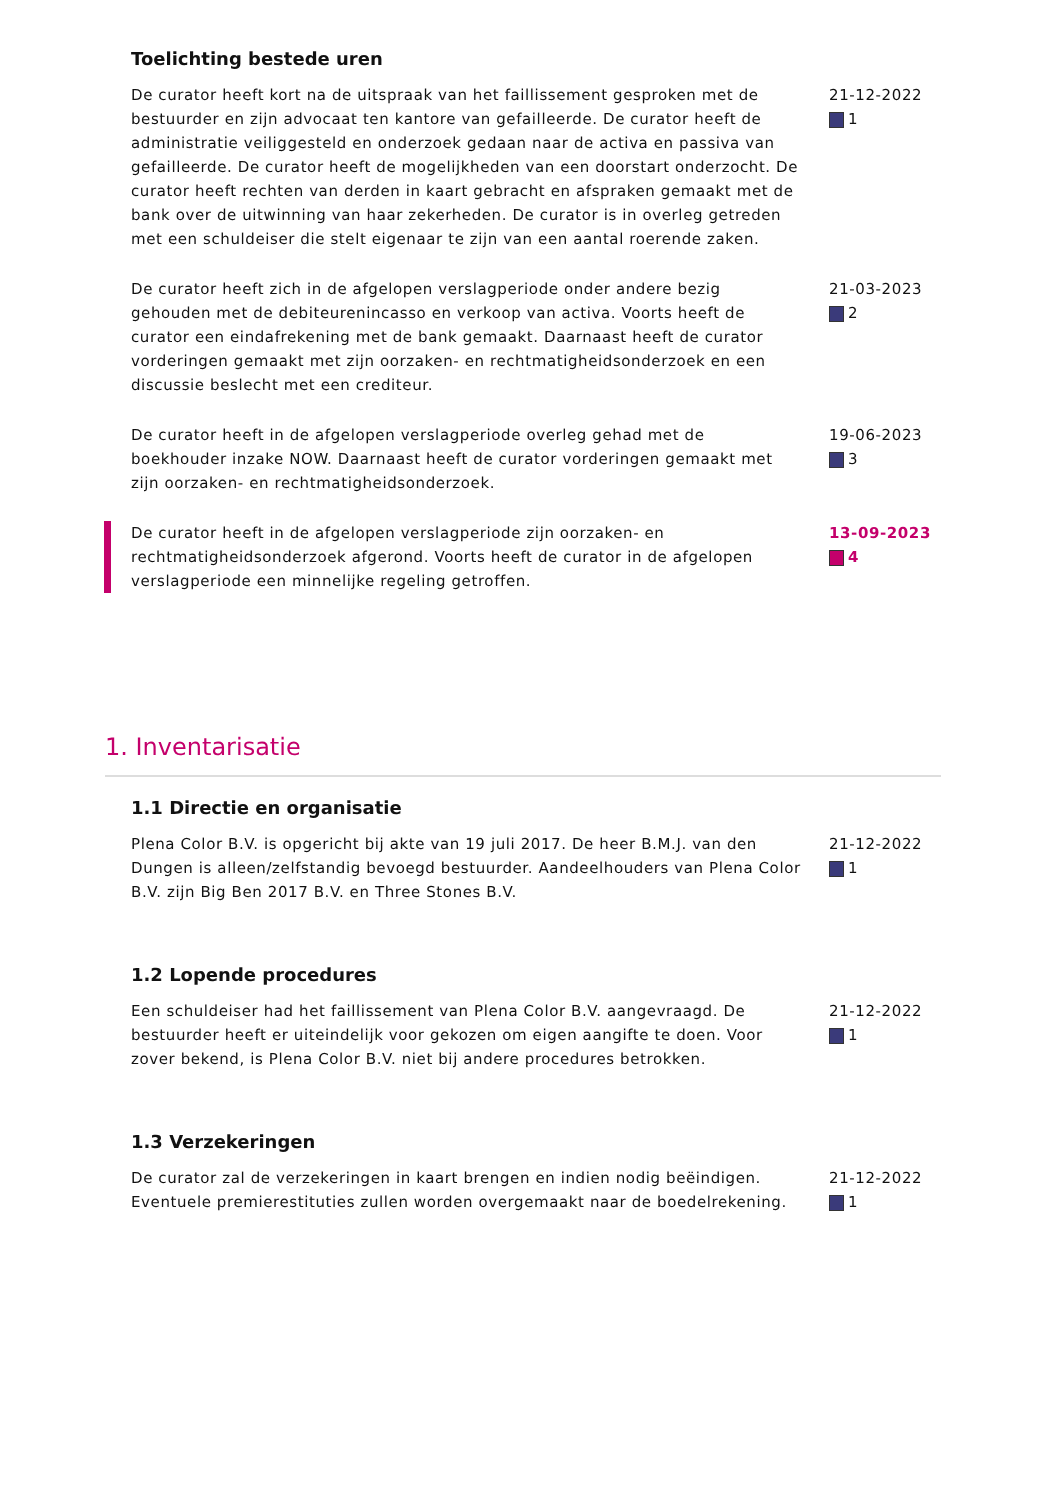Toelichting bestede uren
De curator heeft kort na de uitspraak van het faillissement gesproken met de bestuurder en zijn advocaat ten kantore van gefailleerde. De curator heeft de administratie veiliggesteld en onderzoek gedaan naar de activa en passiva van gefailleerde. De curator heeft de mogelijkheden van een doorstart onderzocht. De curator heeft rechten van derden in kaart gebracht en afspraken gemaakt met de bank over de uitwinning van haar zekerheden. De curator is in overleg getreden met een schuldeiser die stelt eigenaar te zijn van een aantal roerende zaken.
21-12-2022
1
De curator heeft zich in de afgelopen verslagperiode onder andere bezig gehouden met de debiteurenincasso en verkoop van activa. Voorts heeft de curator een eindafrekening met de bank gemaakt. Daarnaast heeft de curator vorderingen gemaakt met zijn oorzaken- en rechtmatigheidsonderzoek en een discussie beslecht met een crediteur.
21-03-2023
2
De curator heeft in de afgelopen verslagperiode overleg gehad met de boekhouder inzake NOW. Daarnaast heeft de curator vorderingen gemaakt met zijn oorzaken- en rechtmatigheidsonderzoek.
19-06-2023
3
De curator heeft in de afgelopen verslagperiode zijn oorzaken- en rechtmatigheidsonderzoek afgerond. Voorts heeft de curator in de afgelopen verslagperiode een minnelijke regeling getroffen.
13-09-2023
4
1. Inventarisatie
1.1 Directie en organisatie
Plena Color B.V. is opgericht bij akte van 19 juli 2017. De heer B.M.J. van den Dungen is alleen/zelfstandig bevoegd bestuurder. Aandeelhouders van Plena Color B.V. zijn Big Ben 2017 B.V. en Three Stones B.V.
21-12-2022
1
1.2 Lopende procedures
Een schuldeiser had het faillissement van Plena Color B.V. aangevraagd. De bestuurder heeft er uiteindelijk voor gekozen om eigen aangifte te doen. Voor zover bekend, is Plena Color B.V. niet bij andere procedures betrokken.
21-12-2022
1
1.3 Verzekeringen
De curator zal de verzekeringen in kaart brengen en indien nodig beëindigen. Eventuele premierestituties zullen worden overgemaakt naar de boedelrekening.
21-12-2022
1